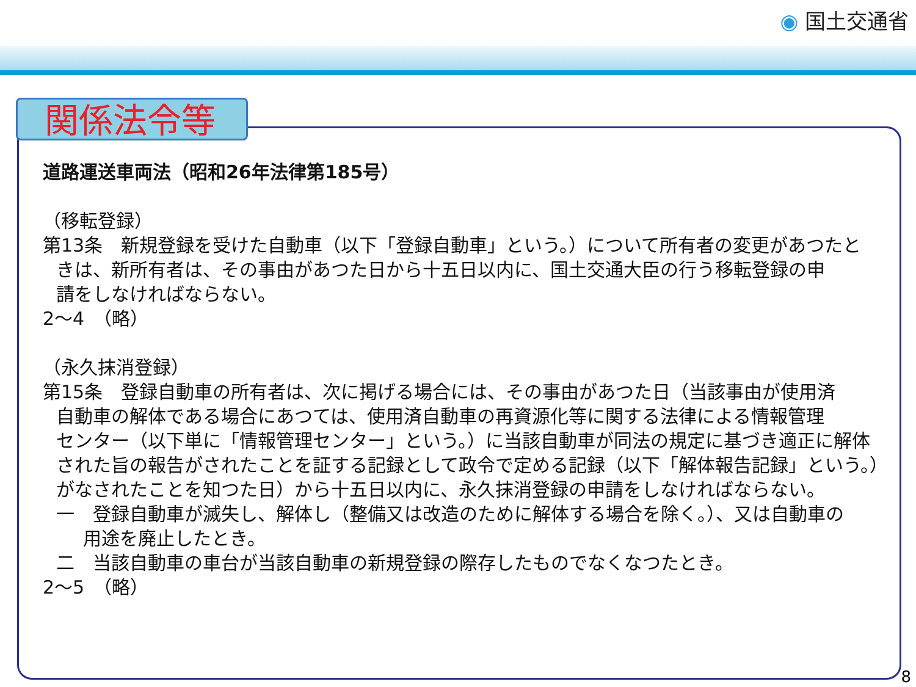◉ 国土交通省
関係法令等
道路運送車両法（昭和26年法律第185号）
（移転登録）
第13条　新規登録を受けた自動車（以下「登録自動車」という。）について所有者の変更があつたと
きは、新所有者は、その事由があつた日から十五日以内に、国土交通大臣の行う移転登録の申
請をしなければならない。
2～4　（略）
（永久抹消登録）
第15条　登録自動車の所有者は、次に掲げる場合には、その事由があつた日（当該事由が使用済
自動車の解体である場合にあつては、使用済自動車の再資源化等に関する法律による情報管理
センター（以下単に「情報管理センター」という。）に当該自動車が同法の規定に基づき適正に解体
された旨の報告がされたことを証する記録として政令で定める記録（以下「解体報告記録」という。）
がなされたことを知つた日）から十五日以内に、永久抹消登録の申請をしなければならない。
一　登録自動車が滅失し、解体し（整備又は改造のために解体する場合を除く。）、又は自動車の
用途を廃止したとき。
二　当該自動車の車台が当該自動車の新規登録の際存したものでなくなつたとき。
2～5　（略）
8